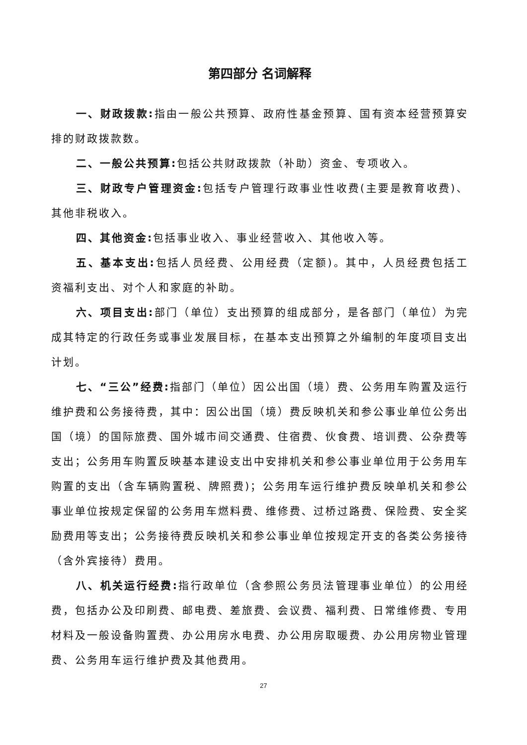第四部分 名词解释
一、财政拨款: 指由一般公共预算、政府性基金预算、国有资本经营预算安排的财政拨款数。
二、一般公共预算: 包括公共财政拨款（补助）资金、专项收入。
三、财政专户管理资金: 包括专户管理行政事业性收费(主要是教育收费)、其他非税收入。
四、其他资金: 包括事业收入、事业经营收入、其他收入等。
五、基本支出: 包括人员经费、公用经费（定额)。其中，人员经费包括工资福利支出、对个人和家庭的补助。
六、项目支出: 部门（单位）支出预算的组成部分，是各部门（单位）为完成其特定的行政任务或事业发展目标，在基本支出预算之外编制的年度项目支出计划。
七、“三公”经费: 指部门（单位）因公出国（境）费、公务用车购置及运行维护费和公务接待费，其中：因公出国（境）费反映机关和参公事业单位公务出国（境）的国际旅费、国外城市间交通费、住宿费、伙食费、培训费、公杂费等支出；公务用车购置反映基本建设支出中安排机关和参公事业单位用于公务用车购置的支出（含车辆购置税、牌照费)；公务用车运行维护费反映单机关和参公事业单位按规定保留的公务用车燃料费、维修费、过桥过路费、保险费、安全奖励费用等支出；公务接待费反映机关和参公事业单位按规定开支的各类公务接待（含外宾接待）费用。
八、机关运行经费: 指行政单位（含参照公务员法管理事业单位）的公用经费，包括办公及印刷费、邮电费、差旅费、会议费、福利费、日常维修费、专用材料及一般设备购置费、办公用房水电费、办公用房取暖费、办公用房物业管理费、公务用车运行维护费及其他费用。
27